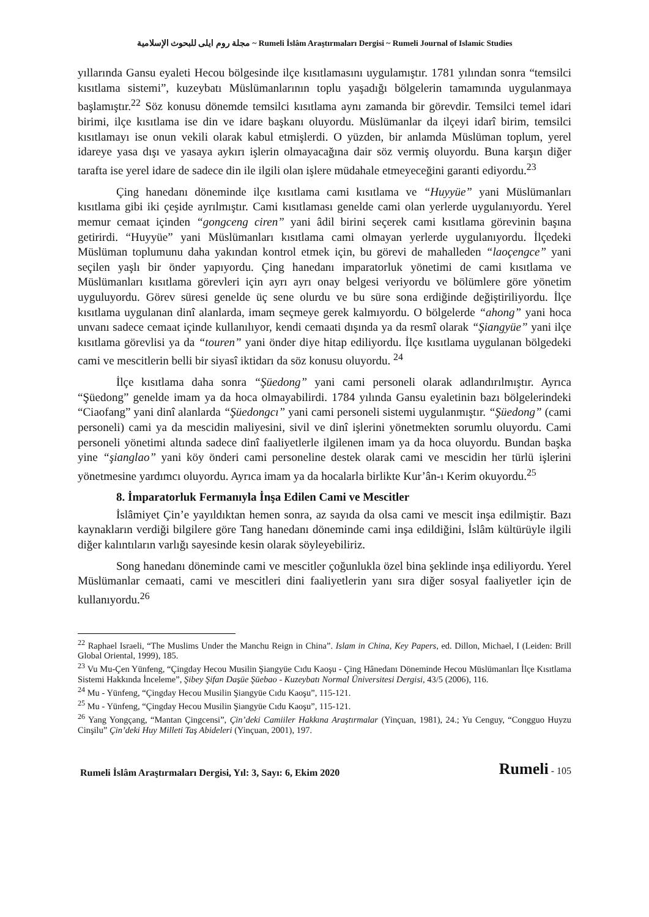مجلة روم ايلى للبحوث الإسلامية ~ Rumeli İslâm Araştırmaları Dergisi ~ Rumeli Journal of Islamic Studies
yıllarında Gansu eyaleti Hecou bölgesinde ilçe kısıtlamasını uygulamıştır. 1781 yılından sonra “temsilci kısıtlama sistemi”, kuzeybatı Müslümanlarının toplu yaşadığı bölgelerin tamamında uygulanmaya başlamıştır.<sup>22</sup> Söz konusu dönemde temsilci kısıtlama aynı zamanda bir görevdir. Temsilci temel idari birimi, ilçe kısıtlama ise din ve idare başkanı oluyordu. Müslümanlar da ilçeyi idarî birim, temsilci kısıtlamayı ise onun vekili olarak kabul etmişlerdi. O yüzden, bir anlamda Müslüman toplum, yerel idareye yasa dışı ve yasaya aykırı işlerin olmayacağına dair söz vermiş oluyordu. Buna karşın diğer tarafta ise yerel idare de sadece din ile ilgili olan işlere müdahale etmeyeceğini garanti ediyordu.<sup>23</sup>
Çing hanedanı döneminde ilçe kısıtlama cami kısıtlama ve “Huyyüe” yani Müslümanları kısıtlama gibi iki çeşide ayrılmıştır. Cami kısıtlaması genelde cami olan yerlerde uygulanıyordu. Yerel memur cemaat içinden “gongceng ciren” yani âdil birini seçerek cami kısıtlama görevinin başına getirirdi. “Huyyüe” yani Müslümanları kısıtlama cami olmayan yerlerde uygulanıyordu. İlçedeki Müslüman toplumunu daha yakından kontrol etmek için, bu görevi de mahalleden “laoçengce” yani seçilen yaşlı bir önder yapıyordu. Çing hanedanı imparatorluk yönetimi de cami kısıtlama ve Müslümanları kısıtlama görevleri için ayrı ayrı onay belgesi veriyordu ve bölümlere göre yönetim uyguluyordu. Görev süresi genelde üç sene olurdu ve bu süre sona erdiğinde değiştiriliyordu. İlçe kısıtlama uygulanan dinî alanlarda, imam seçmeye gerek kalmıyordu. O bölgelerde “ahong” yani hoca unvanı sadece cemaat içinde kullanılıyor, kendi cemaati dışında ya da resmî olarak “Şiangyüe” yani ilçe kısıtlama görevlisi ya da “touren” yani önder diye hitap ediliyordu. İlçe kısıtlama uygulanan bölgedeki cami ve mescitlerin belli bir siyasî iktidarı da söz konusu oluyordu. <sup>24</sup>
İlçe kısıtlama daha sonra “Şüedong” yani cami personeli olarak adlandırılmıştır. Ayrıca “Şüedong” genelde imam ya da hoca olmayabilirdi. 1784 yılında Gansu eyaletinin bazı bölgelerindeki “Ciaofang” yani dinî alanlarda “Şüedongcı” yani cami personeli sistemi uygulanmıştır. “Şüedong” (cami personeli) cami ya da mescidin maliyesini, sivil ve dinî işlerini yönetmekten sorumlu oluyordu. Cami personeli yönetimi altında sadece dinî faaliyetlerle ilgilenen imam ya da hoca oluyordu. Bundan başka yine “şianglao” yani köy önderi cami personeline destek olarak cami ve mescidin her türlü işlerini yönetmesine yardımcı oluyordu. Ayrıca imam ya da hocalarla birlikte Kur’ân-ı Kerim okuyordu.<sup>25</sup>
8. İmparatorluk Fermanıyla İnşa Edilen Cami ve Mescitler
İslâmiyet Çin’e yayıldıktan hemen sonra, az sayıda da olsa cami ve mescit inşa edilmiştir. Bazı kaynakların verdiği bilgilere göre Tang hanedanı döneminde cami inşa edildiğini, İslâm kültürüyle ilgili diğer kalıntıların varlığı sayesinde kesin olarak söyleyebiliriz.
Song hanedanı döneminde cami ve mescitler çoğunlukla özel bina şeklinde inşa ediliyordu. Yerel Müslümanlar cemaati, cami ve mescitleri dini faaliyetlerin yanı sıra diğer sosyal faaliyetler için de kullanıyordu.<sup>26</sup>
<sup>22</sup> Raphael Israeli, “The Muslims Under the Manchu Reign in China”. Islam in China, Key Papers, ed. Dillon, Michael, I (Leiden: Brill Global Oriental, 1999), 185.
<sup>23</sup> Vu Mu-Çen Yünfeng, “Çingday Hecou Musilin Şiangyüe Cıdu Kaoşu - Çing Hânedanı Döneminde Hecou Müslümanları İlçe Kısıtlama Sistemi Hakkında İnceleme”, Şibey Şifan Daşüe Şüebao - Kuzeybatı Normal Üniversitesi Dergisi, 43/5 (2006), 116.
<sup>24</sup> Mu - Yünfeng, “Çingday Hecou Musilin Şiangyüe Cıdu Kaoşu”, 115-121.
<sup>25</sup> Mu - Yünfeng, “Çingday Hecou Musilin Şiangyüe Cıdu Kaoşu”, 115-121.
<sup>26</sup> Yang Yongçang, “Mantan Çingcensi”, Çin’deki Camiiler Hakkına Araştırmalar (Yinçuan, 1981), 24.; Yu Cenguy, “Congguo Huyzu Cinşilu” Çin’deki Huy Milleti Taş Abideleri (Yinçuan, 2001), 197.
Rumeli İslâm Araştırmaları Dergisi, Yıl: 3, Sayı: 6, Ekim 2020 Rumeli - 105